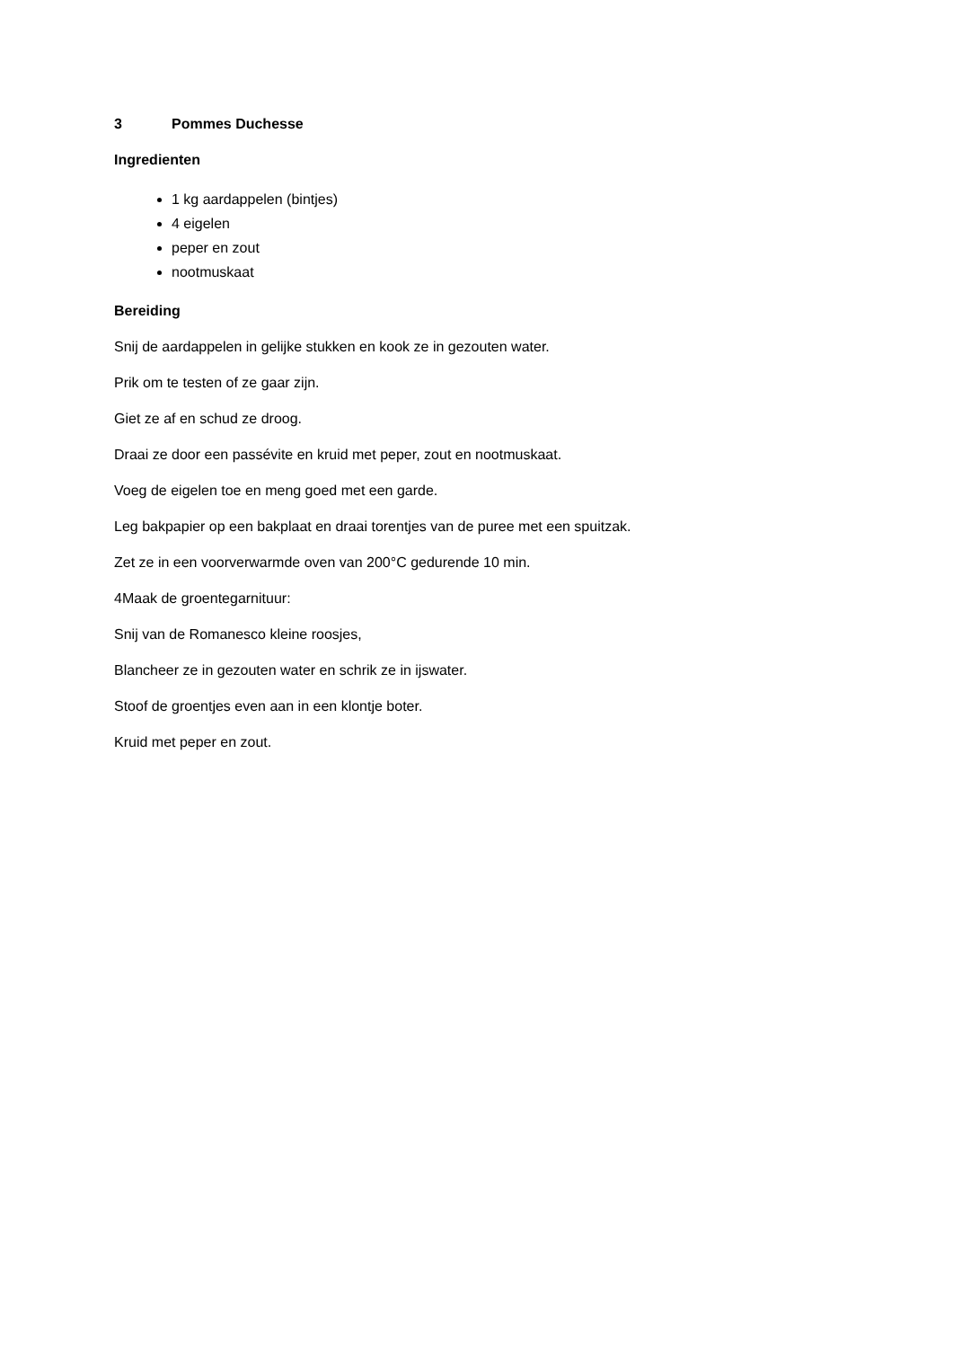3 Pommes Duchesse
Ingredienten
1 kg aardappelen (bintjes)
4 eigelen
peper en zout
nootmuskaat
Bereiding
Snij de aardappelen in gelijke stukken en kook ze in gezouten water.
Prik om te testen of ze gaar zijn.
Giet ze af en schud ze droog.
Draai ze door een passévite en kruid met peper, zout en nootmuskaat.
Voeg de eigelen toe en meng goed met een garde.
Leg bakpapier op een bakplaat en draai torentjes van de puree met een spuitzak.
Zet ze in een voorverwarmde oven van 200°C gedurende 10 min.
4Maak de groentegarnituur:
Snij van de Romanesco kleine roosjes,
Blancheer ze in gezouten water en schrik ze in ijswater.
Stoof de groentjes even aan in een klontje boter.
Kruid met peper en zout.